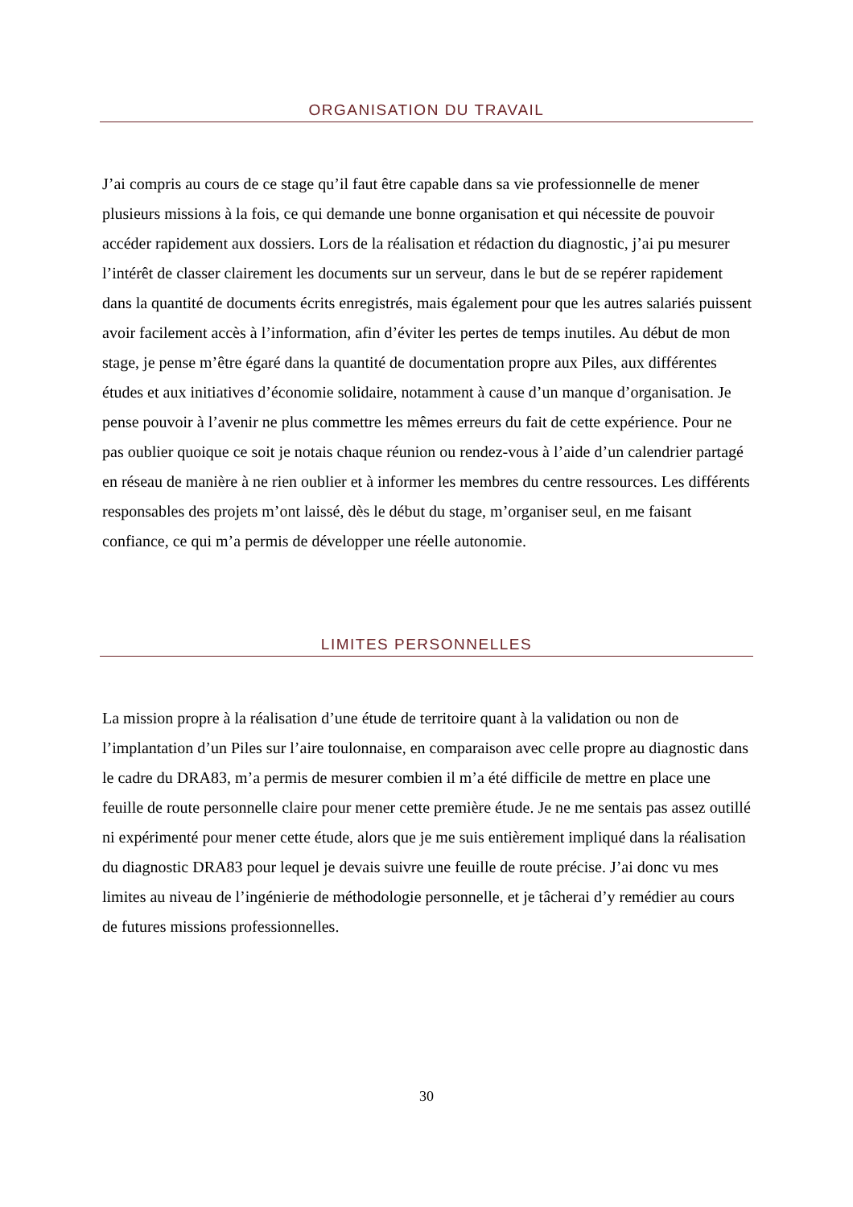ORGANISATION DU TRAVAIL
J’ai compris au cours de ce stage qu’il faut être capable dans sa vie professionnelle de mener plusieurs missions à la fois, ce qui demande une bonne organisation et qui nécessite de pouvoir accéder rapidement aux dossiers. Lors de la réalisation et rédaction du diagnostic, j’ai pu mesurer l’intérêt de classer clairement les documents sur un serveur, dans le but de se repérer rapidement dans la quantité de documents écrits enregistrés, mais également pour que les autres salariés puissent avoir facilement accès à l’information, afin d’éviter les pertes de temps inutiles. Au début de mon stage, je pense m’être égaré dans la quantité de documentation propre aux Piles, aux différentes études et aux initiatives d’économie solidaire, notamment à cause d’un manque d’organisation. Je pense pouvoir à l’avenir ne plus commettre les mêmes erreurs du fait de cette expérience. Pour ne pas oublier quoique ce soit je notais chaque réunion ou rendez-vous à l’aide d’un calendrier partagé en réseau de manière à ne rien oublier et à informer les membres du centre ressources. Les différents responsables des projets m’ont laissé, dès le début du stage, m’organiser seul, en me faisant confiance, ce qui m’a permis de développer une réelle autonomie.
LIMITES PERSONNELLES
La mission propre à la réalisation d’une étude de territoire quant à la validation ou non de l’implantation d’un Piles sur l’aire toulonnaise, en comparaison avec celle propre au diagnostic dans le cadre du DRA83, m’a permis de mesurer combien il m’a été difficile de mettre en place une feuille de route personnelle claire pour mener cette première étude. Je ne me sentais pas assez outillé ni expérimenté pour mener cette étude, alors que je me suis entièrement impliqué dans la réalisation du diagnostic DRA83 pour lequel je devais suivre une feuille de route précise. J’ai donc vu mes limites au niveau de l’ingénierie de méthodologie personnelle, et je tâcherai d’y remédier au cours de futures missions professionnelles.
30